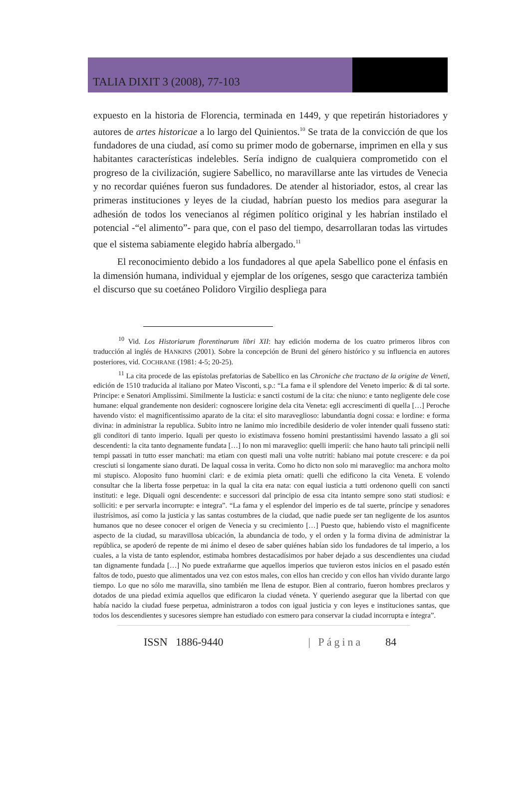TALIA DIXIT 3 (2008), 77-103
expuesto en la historia de Florencia, terminada en 1449, y que repetirán historiadores y autores de artes historicae a lo largo del Quinientos.<sup>10</sup> Se trata de la convicción de que los fundadores de una ciudad, así como su primer modo de gobernarse, imprimen en ella y sus habitantes características indelebles. Sería indigno de cualquiera comprometido con el progreso de la civilización, sugiere Sabellico, no maravillarse ante las virtudes de Venecia y no recordar quiénes fueron sus fundadores. De atender al historiador, estos, al crear las primeras instituciones y leyes de la ciudad, habrían puesto los medios para asegurar la adhesión de todos los venecianos al régimen político original y les habrían instilado el potencial -“el alimento”- para que, con el paso del tiempo, desarrollaran todas las virtudes que el sistema sabiamente elegido habría albergado.<sup>11</sup>
El reconocimiento debido a los fundadores al que apela Sabellico pone el énfasis en la dimensión humana, individual y ejemplar de los orígenes, sesgo que caracteriza también el discurso que su coetáneo Polidoro Virgilio despliega para
<sup>10</sup> Vid. Los Historiarum florentinarum libri XII: hay edición moderna de los cuatro primeros libros con traducción al inglés de HANKINS (2001). Sobre la concepción de Bruni del género histórico y su influencia en autores posteriores, vid. COCHRANE (1981: 4-5; 20-25).
<sup>11</sup> La cita procede de las epístolas prefatorias de Sabellico en las Chroniche che tractano de la origine de Veneti, edición de 1510 traducida al italiano por Mateo Visconti, s.p.: “La fama e il splendore del Veneto imperio: & di tal sorte. Principe: e Senatori Amplissimi. Similmente la Iusticia: e sancti costumi de la cita: che niuno: e tanto negligente dele cose humane: elqual grandemente non desideri: cognoscere lorigine dela cita Veneta: egli accrescimenti di quella […] Peroche havendo visto: el magnificentissimo aparato de la cita: el sito maraveglioso: labundantia dogni cossa: e lordine: e forma divina: in administrar la republica. Subito intro ne lanimo mio incredibile desiderio de voler intender quali fusseno stati: gli conditori di tanto imperio. Iquali per questo io existimava fosseno homini prestantissimi havendo lassato a gli soi descendenti: la cita tanto degnamente fundata […] Io non mi maraveglio: quelli imperii: che hano hauto tali principii nelli tempi passati in tutto esser manchati: ma etiam con questi mali una volte nutriti: habiano mai potute crescere: e da poi cresciuti si longamente siano durati. De laqual cossa in verita. Como ho dicto non solo mi maraveglio: ma anchora molto mi stupisco. Aloposito funo huomini clari: e de eximia pieta ornati: quelli che edificono la cita Veneta. E volendo consultar che la liberta fosse perpetua: in la qual la cita era nata: con equal iusticia a tutti ordenono quelli con sancti instituti: e lege. Diquali ogni descendente: e successori dal principio de essa cita intanto sempre sono stati studiosi: e solliciti: e per servarla incorrupte: e integra”. “La fama y el esplendor del imperio es de tal suerte, príncipe y senadores ilustrísimos, así como la justicia y las santas costumbres de la ciudad, que nadie puede ser tan negligente de los asuntos humanos que no desee conocer el origen de Venecia y su crecimiento […] Puesto que, habiendo visto el magnificente aspecto de la ciudad, su maravillosa ubicación, la abundancia de todo, y el orden y la forma divina de administrar la república, se apoderó de repente de mi ánimo el deseo de saber quiénes habían sido los fundadores de tal imperio, a los cuales, a la vista de tanto esplendor, estimaba hombres destacadísimos por haber dejado a sus descendientes una ciudad tan dignamente fundada […] No puede extrañarme que aquellos imperios que tuvieron estos inicios en el pasado estén faltos de todo, puesto que alimentados una vez con estos males, con ellos han crecido y con ellos han vivido durante largo tiempo. Lo que no sólo me maravilla, sino también me llena de estupor. Bien al contrario, fueron hombres preclaros y dotados de una piedad eximia aquellos que edificaron la ciudad véneta. Y queriendo asegurar que la libertad con que había nacido la ciudad fuese perpetua, administraron a todos con igual justicia y con leyes e instituciones santas, que todos los descendientes y sucesores siempre han estudiado con esmero para conservar la ciudad incorrupta e íntegra”.
ISSN 1886-9440 | Página 84